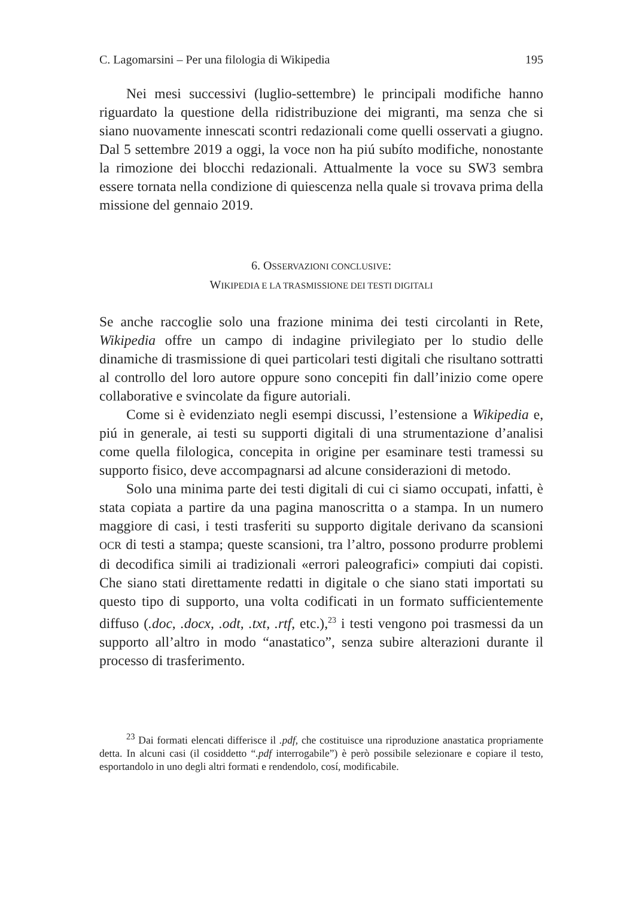C. Lagomarsini – Per una filologia di Wikipedia 195
Nei mesi successivi (luglio-settembre) le principali modifiche hanno riguardato la questione della ridistribuzione dei migranti, ma senza che si siano nuovamente innescati scontri redazionali come quelli osservati a giugno. Dal 5 settembre 2019 a oggi, la voce non ha piú subíto modifiche, nonostante la rimozione dei blocchi redazionali. Attualmente la voce su SW3 sembra essere tornata nella condizione di quiescenza nella quale si trovava prima della missione del gennaio 2019.
6. OSSERVAZIONI CONCLUSIVE:
WIKIPEDIA E LA TRASMISSIONE DEI TESTI DIGITALI
Se anche raccoglie solo una frazione minima dei testi circolanti in Rete, Wikipedia offre un campo di indagine privilegiato per lo studio delle dinamiche di trasmissione di quei particolari testi digitali che risultano sottratti al controllo del loro autore oppure sono concepiti fin dall’inizio come opere collaborative e svincolate da figure autoriali.
Come si è evidenziato negli esempi discussi, l’estensione a Wikipedia e, piú in generale, ai testi su supporti digitali di una strumentazione d’analisi come quella filologica, concepita in origine per esaminare testi tramessi su supporto fisico, deve accompagnarsi ad alcune considerazioni di metodo.
Solo una minima parte dei testi digitali di cui ci siamo occupati, infatti, è stata copiata a partire da una pagina manoscritta o a stampa. In un numero maggiore di casi, i testi trasferiti su supporto digitale derivano da scansioni OCR di testi a stampa; queste scansioni, tra l’altro, possono produrre problemi di decodifica simili ai tradizionali «errori paleografici» compiuti dai copisti. Che siano stati direttamente redatti in digitale o che siano stati importati su questo tipo di supporto, una volta codificati in un formato sufficientemente diffuso (.doc, .docx, .odt, .txt, .rtf, etc.),<sup>23</sup> i testi vengono poi trasmessi da un supporto all’altro in modo “anastatico”, senza subire alterazioni durante il processo di trasferimento.
<sup>23</sup> Dai formati elencati differisce il .pdf, che costituisce una riproduzione anastatica propriamente detta. In alcuni casi (il cosiddetto “.pdf interrogabile”) è però possibile selezionare e copiare il testo, esportandolo in uno degli altri formati e rendendolo, cosí, modificabile.